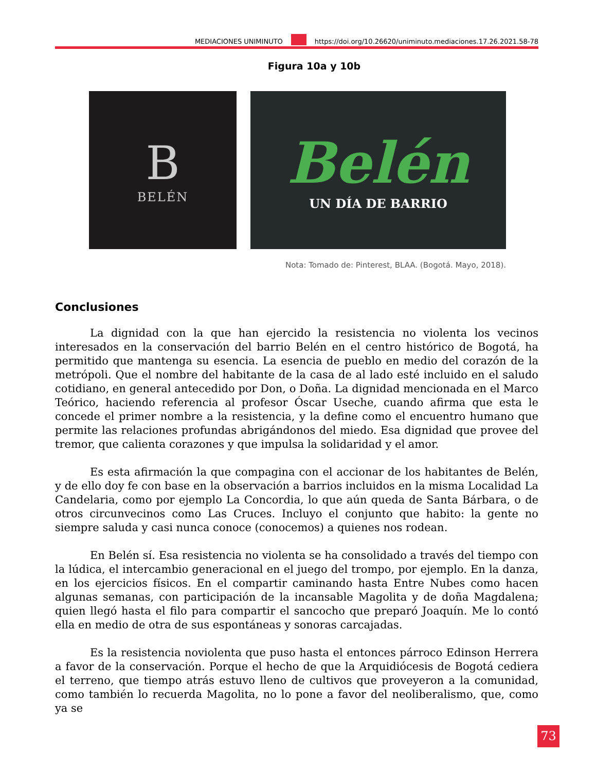MEDIACIONES UNIMINUTO https://doi.org/10.26620/uniminuto.mediaciones.17.26.2021.58-78
Figura 10a y 10b
B
BELÉN
Belén
UN DÍA DE BARRIO
Nota: Tomado de: Pinterest, BLAA. (Bogotá. Mayo, 2018).
Conclusiones
La dignidad con la que han ejercido la resistencia no violenta los vecinos interesados en la conservación del barrio Belén en el centro histórico de Bogotá, ha permitido que mantenga su esencia. La esencia de pueblo en medio del corazón de la metrópoli. Que el nombre del habitante de la casa de al lado esté incluido en el saludo cotidiano, en general antecedido por Don, o Doña. La dignidad mencionada en el Marco Teórico, haciendo referencia al profesor Óscar Useche, cuando afirma que esta le concede el primer nombre a la resistencia, y la define como el encuentro humano que permite las relaciones profundas abrigándonos del miedo. Esa dignidad que provee del tremor, que calienta corazones y que impulsa la solidaridad y el amor.
Es esta afirmación la que compagina con el accionar de los habitantes de Belén, y de ello doy fe con base en la observación a barrios incluidos en la misma Localidad La Candelaria, como por ejemplo La Concordia, lo que aún queda de Santa Bárbara, o de otros circunvecinos como Las Cruces. Incluyo el conjunto que habito: la gente no siempre saluda y casi nunca conoce (conocemos) a quienes nos rodean.
En Belén sí. Esa resistencia no violenta se ha consolidado a través del tiempo con la lúdica, el intercambio generacional en el juego del trompo, por ejemplo. En la danza, en los ejercicios físicos. En el compartir caminando hasta Entre Nubes como hacen algunas semanas, con participación de la incansable Magolita y de doña Magdalena; quien llegó hasta el filo para compartir el sancocho que preparó Joaquín. Me lo contó ella en medio de otra de sus espontáneas y sonoras carcajadas.
Es la resistencia noviolenta que puso hasta el entonces párroco Edinson Herrera a favor de la conservación. Porque el hecho de que la Arquidiócesis de Bogotá cediera el terreno, que tiempo atrás estuvo lleno de cultivos que proveyeron a la comunidad, como también lo recuerda Magolita, no lo pone a favor del neoliberalismo, que, como ya se
73